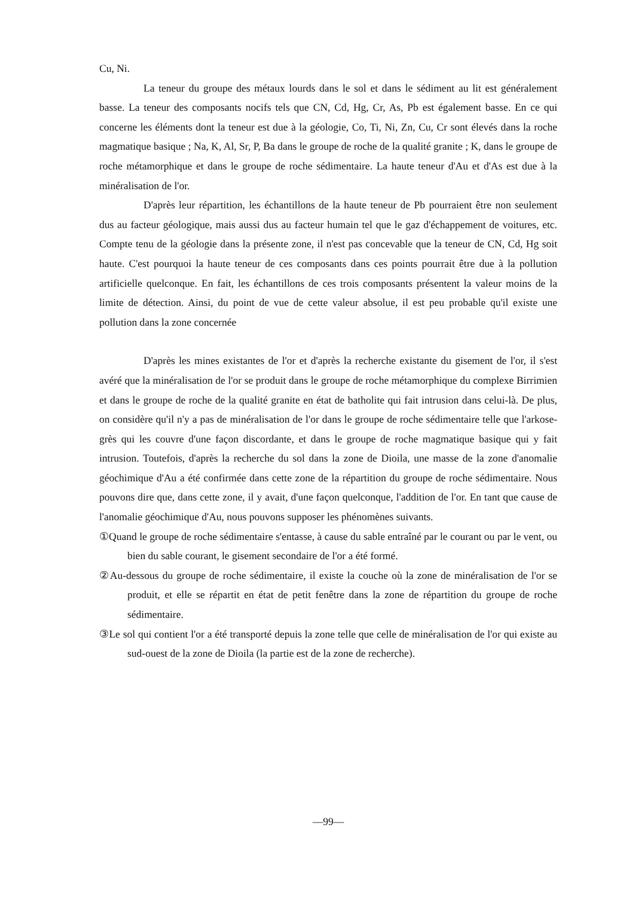Cu, Ni.
La teneur du groupe des métaux lourds dans le sol et dans le sédiment au lit est généralement basse. La teneur des composants nocifs tels que CN, Cd, Hg, Cr, As, Pb est également basse. En ce qui concerne les éléments dont la teneur est due à la géologie, Co, Ti, Ni, Zn, Cu, Cr sont élevés dans la roche magmatique basique ; Na, K, Al, Sr, P, Ba dans le groupe de roche de la qualité granite ; K, dans le groupe de roche métamorphique et dans le groupe de roche sédimentaire. La haute teneur d'Au et d'As est due à la minéralisation de l'or.
D'après leur répartition, les échantillons de la haute teneur de Pb pourraient être non seulement dus au facteur géologique, mais aussi dus au facteur humain tel que le gaz d'échappement de voitures, etc. Compte tenu de la géologie dans la présente zone, il n'est pas concevable que la teneur de CN, Cd, Hg soit haute. C'est pourquoi la haute teneur de ces composants dans ces points pourrait être due à la pollution artificielle quelconque. En fait, les échantillons de ces trois composants présentent la valeur moins de la limite de détection. Ainsi, du point de vue de cette valeur absolue, il est peu probable qu'il existe une pollution dans la zone concernée
D'après les mines existantes de l'or et d'après la recherche existante du gisement de l'or, il s'est avéré que la minéralisation de l'or se produit dans le groupe de roche métamorphique du complexe Birrimien et dans le groupe de roche de la qualité granite en état de batholite qui fait intrusion dans celui-là. De plus, on considère qu'il n'y a pas de minéralisation de l'or dans le groupe de roche sédimentaire telle que l'arkose-grès qui les couvre d'une façon discordante, et dans le groupe de roche magmatique basique qui y fait intrusion. Toutefois, d'après la recherche du sol dans la zone de Dioila, une masse de la zone d'anomalie géochimique d'Au a été confirmée dans cette zone de la répartition du groupe de roche sédimentaire. Nous pouvons dire que, dans cette zone, il y avait, d'une façon quelconque, l'addition de l'or. En tant que cause de l'anomalie géochimique d'Au, nous pouvons supposer les phénomènes suivants.
①Quand le groupe de roche sédimentaire s'entasse, à cause du sable entraîné par le courant ou par le vent, ou bien du sable courant, le gisement secondaire de l'or a été formé.
②Au-dessous du groupe de roche sédimentaire, il existe la couche où la zone de minéralisation de l'or se produit, et elle se répartit en état de petit fenêtre dans la zone de répartition du groupe de roche sédimentaire.
③Le sol qui contient l'or a été transporté depuis la zone telle que celle de minéralisation de l'or qui existe au sud-ouest de la zone de Dioila (la partie est de la zone de recherche).
—99—